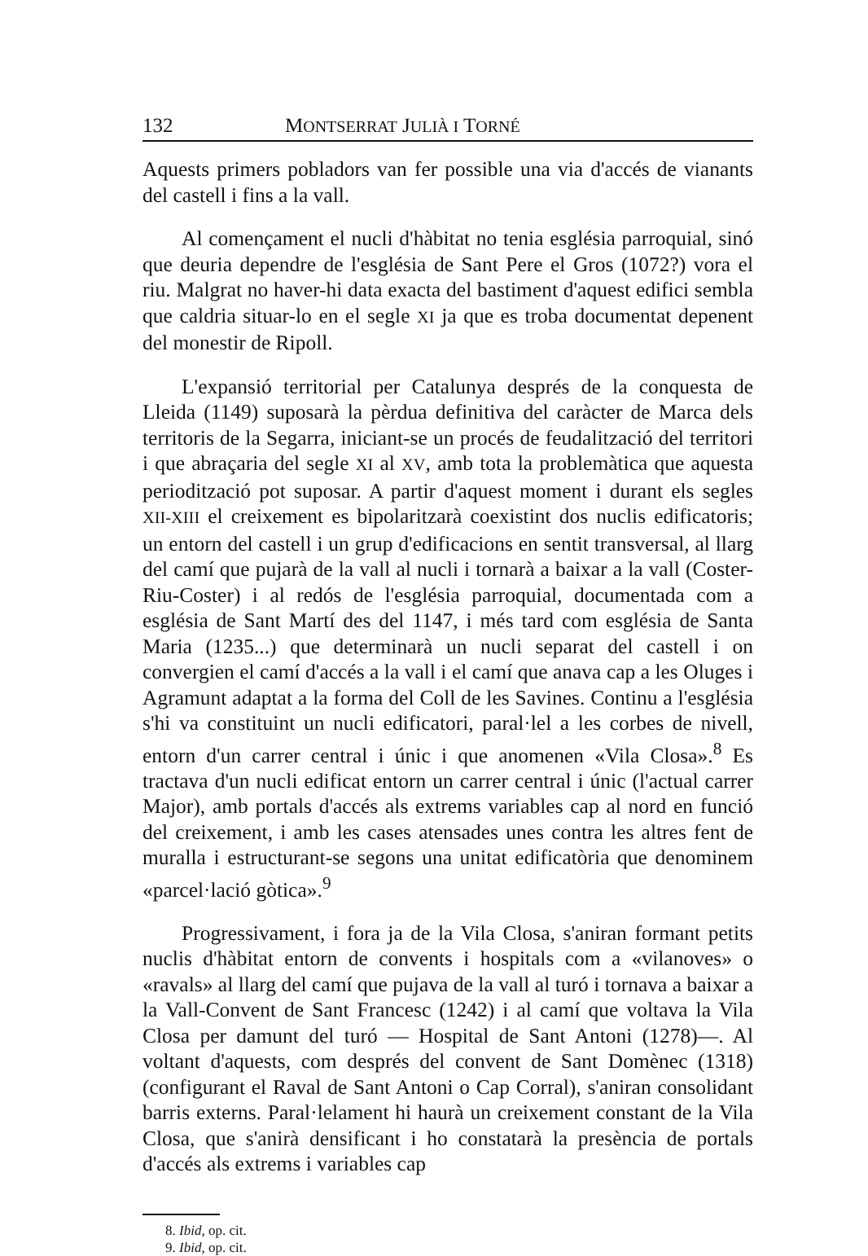132 MONTSERRAT JULIÀ I TORNÉ
Aquests primers pobladors van fer possible una via d'accés de vianants del castell i fins a la vall.
Al començament el nucli d'hàbitat no tenia església parroquial, sinó que deuria dependre de l'església de Sant Pere el Gros (1072?) vora el riu. Malgrat no haver-hi data exacta del bastiment d'aquest edifici sembla que caldria situar-lo en el segle XI ja que es troba documentat depenent del monestir de Ripoll.
L'expansió territorial per Catalunya després de la conquesta de Lleida (1149) suposarà la pèrdua definitiva del caràcter de Marca dels territoris de la Segarra, iniciant-se un procés de feudalització del territori i que abraçaria del segle XI al XV, amb tota la problemàtica que aquesta periodització pot suposar. A partir d'aquest moment i durant els segles XII-XIII el creixement es bipolaritzarà coexistint dos nuclis edificatoris; un entorn del castell i un grup d'edificacions en sentit transversal, al llarg del camí que pujarà de la vall al nucli i tornarà a baixar a la vall (Coster-Riu-Coster) i al redós de l'església parroquial, documentada com a església de Sant Martí des del 1147, i més tard com església de Santa Maria (1235...) que determinarà un nucli separat del castell i on convergien el camí d'accés a la vall i el camí que anava cap a les Oluges i Agramunt adaptat a la forma del Coll de les Savines. Continu a l'església s'hi va constituint un nucli edificatori, paral·lel a les corbes de nivell, entorn d'un carrer central i únic i que anomenen «Vila Closa».<sup>8</sup> Es tractava d'un nucli edificat entorn un carrer central i únic (l'actual carrer Major), amb portals d'accés als extrems variables cap al nord en funció del creixement, i amb les cases atensades unes contra les altres fent de muralla i estructurant-se segons una unitat edificatòria que denominem «parcel·lació gòtica».<sup>9</sup>
Progressivament, i fora ja de la Vila Closa, s'aniran formant petits nuclis d'hàbitat entorn de convents i hospitals com a «vilanoves» o «ravals» al llarg del camí que pujava de la vall al turó i tornava a baixar a la Vall-Convent de Sant Francesc (1242) i al camí que voltava la Vila Closa per damunt del turó — Hospital de Sant Antoni (1278)—. Al voltant d'aquests, com després del convent de Sant Domènec (1318) (configurant el Raval de Sant Antoni o Cap Corral), s'aniran consolidant barris externs. Paral·lelament hi haurà un creixement constant de la Vila Closa, que s'anirà densificant i ho constatarà la presència de portals d'accés als extrems i variables cap
8. Ibid, op. cit.
9. Ibid, op. cit.